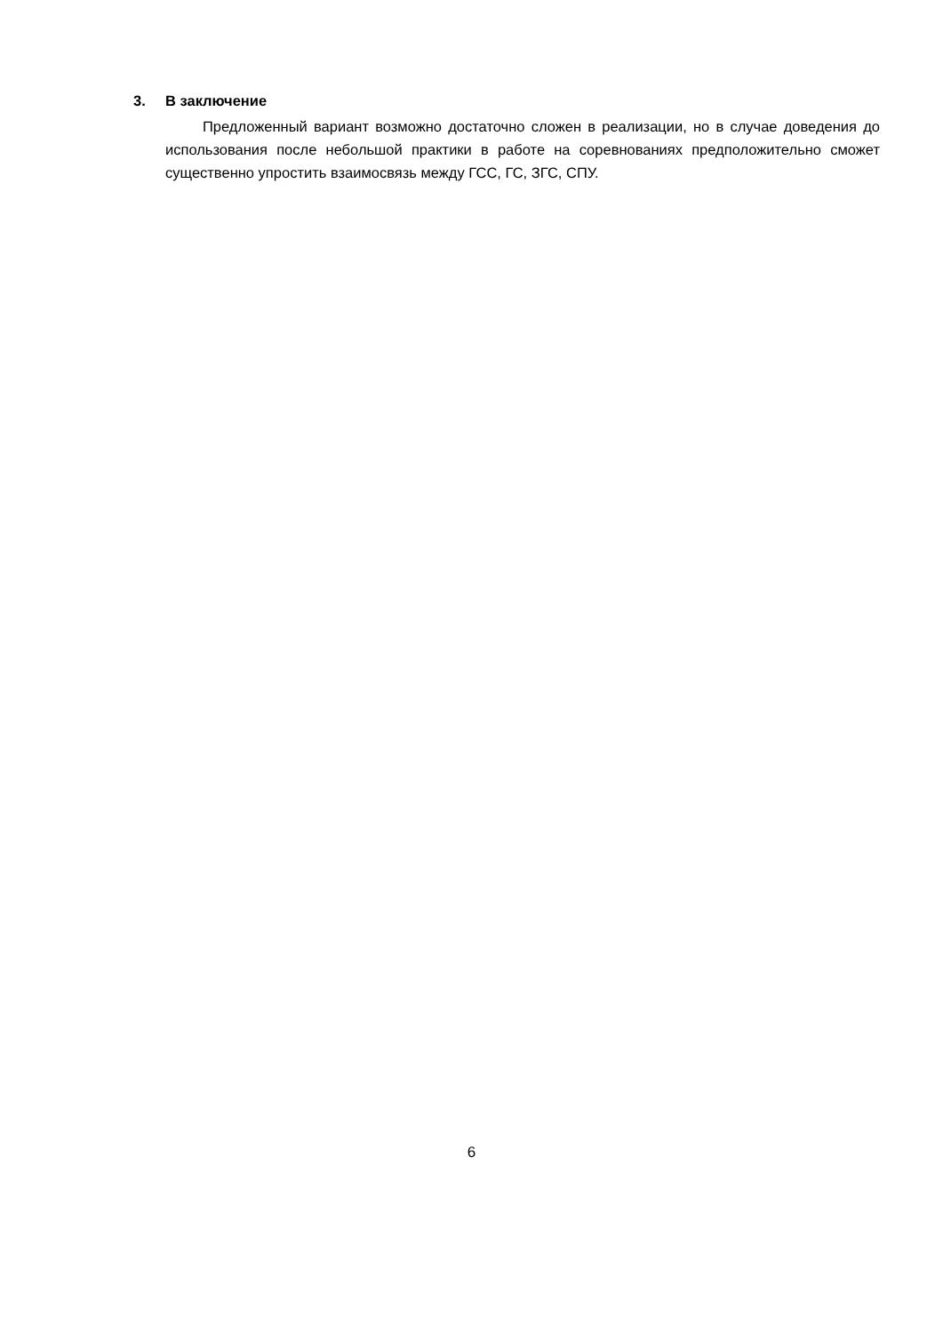3. В заключение
Предложенный вариант возможно достаточно сложен в реализации, но в случае доведения до использования после небольшой практики в работе на соревнованиях предположительно сможет существенно упростить взаимосвязь между ГСС, ГС, ЗГС, СПУ.
6